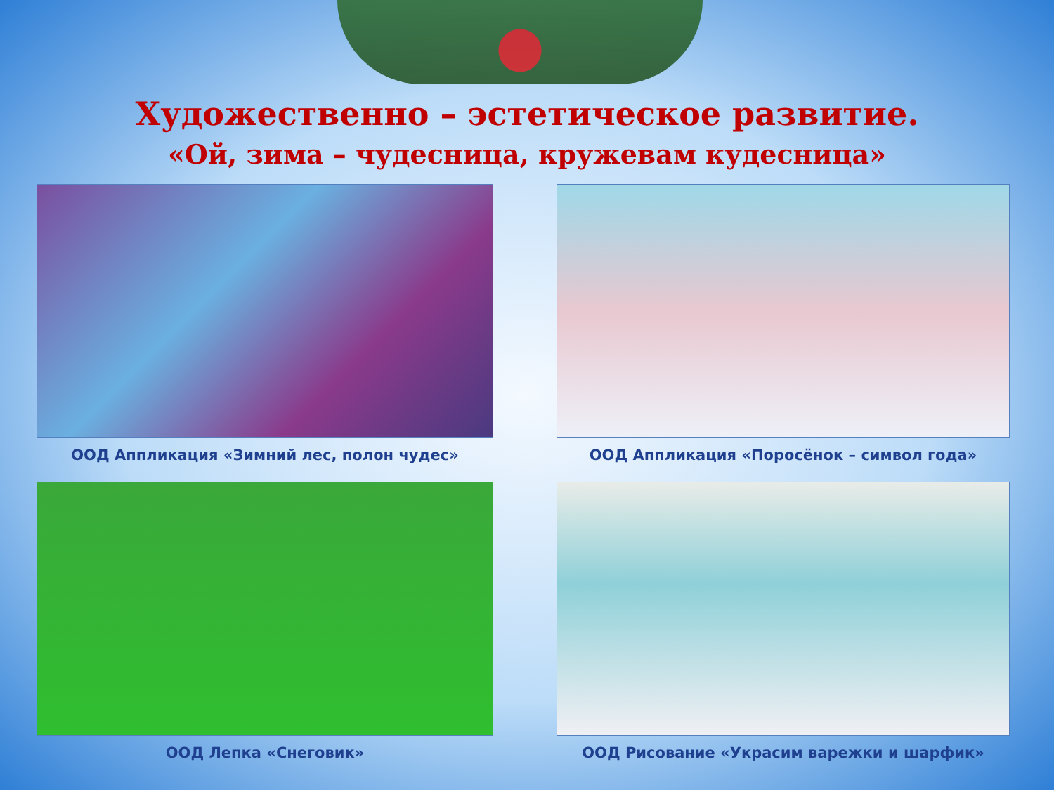Художественно – эстетическое развитие.
«Ой, зима – чудесница, кружевам кудесница»
ООД Аппликация «Зимний лес, полон чудес»
ООД Аппликация «Поросёнок – символ года»
ООД Лепка «Снеговик»
ООД Рисование «Украсим варежки и шарфик»